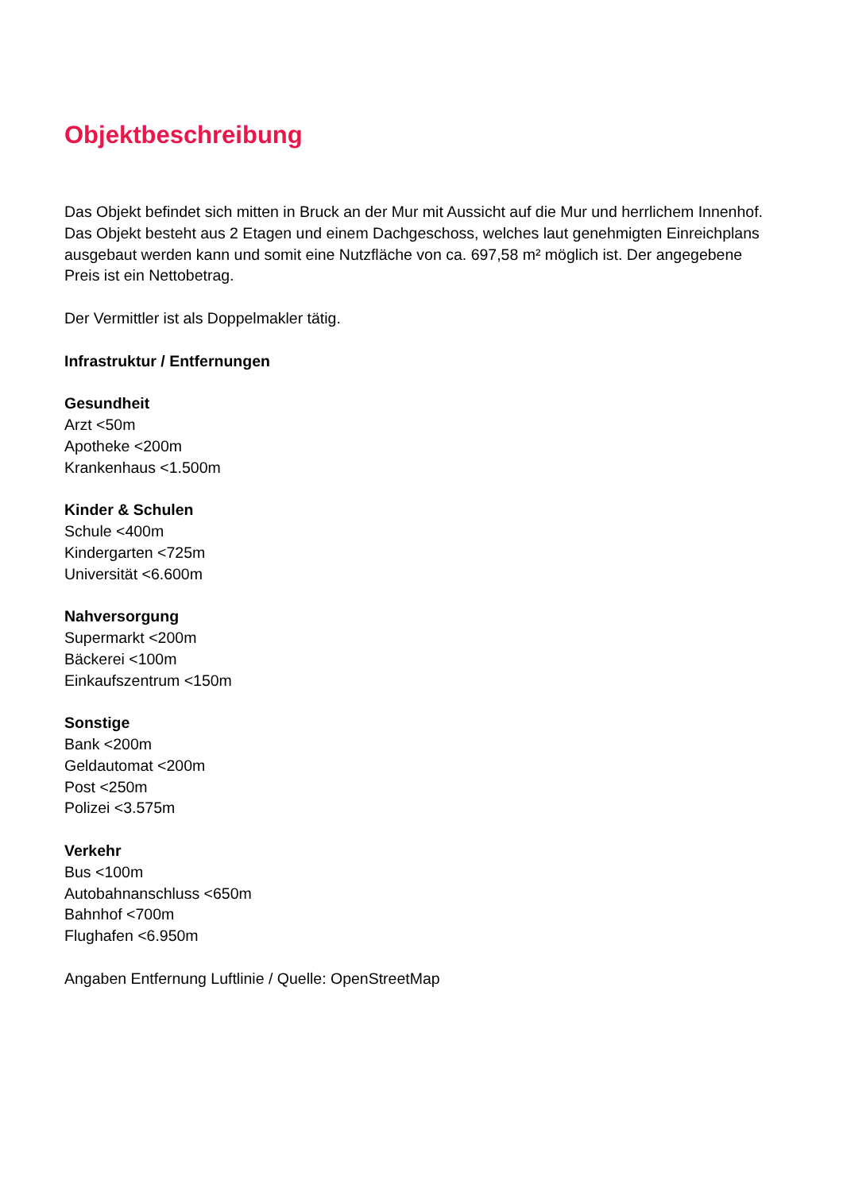Objektbeschreibung
Das Objekt befindet sich mitten in Bruck an der Mur mit Aussicht auf die Mur und herrlichem Innenhof. Das Objekt besteht aus 2 Etagen und einem Dachgeschoss, welches laut genehmigten Einreichplans ausgebaut werden kann und somit eine Nutzfläche von ca. 697,58 m² möglich ist. Der angegebene Preis ist ein Nettobetrag.
Der Vermittler ist als Doppelmakler tätig.
Infrastruktur / Entfernungen
Gesundheit
Arzt <50m
Apotheke <200m
Krankenhaus <1.500m
Kinder & Schulen
Schule <400m
Kindergarten <725m
Universität <6.600m
Nahversorgung
Supermarkt <200m
Bäckerei <100m
Einkaufszentrum <150m
Sonstige
Bank <200m
Geldautomat <200m
Post <250m
Polizei <3.575m
Verkehr
Bus <100m
Autobahnanschluss <650m
Bahnhof <700m
Flughafen <6.950m
Angaben Entfernung Luftlinie / Quelle: OpenStreetMap